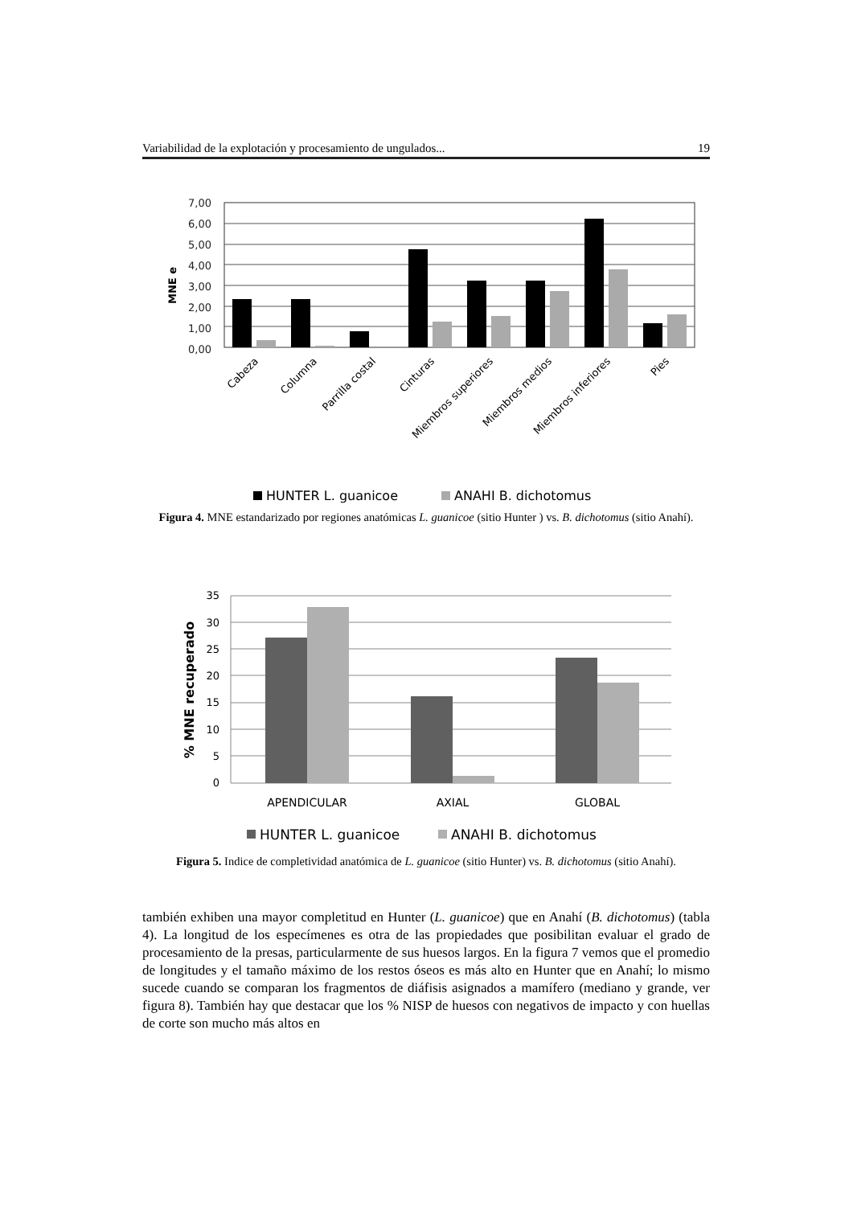Variabilidad de la explotación y procesamiento de ungulados... 19
7,00
6,00
5,00
4,00
3,00
2,00
1,00
0,00
MNE e
Cabeza
Columna
Parrilla costal
Cinturas
Miembros superiores
Miembros medios
Miembros inferiores
Pies
HUNTER L. guanicoe
ANAHI B. dichotomus
Figura 4. MNE estandarizado por regiones anatómicas L. guanicoe (sitio Hunter ) vs. B. dichotomus (sitio Anahí).
35
30
25
20
15
10
5
0
% MNE recuperado
APENDICULAR
AXIAL
GLOBAL
HUNTER L. guanicoe
ANAHI B. dichotomus
Figura 5. Indice de completividad anatómica de L. guanicoe (sitio Hunter) vs. B. dichotomus (sitio Anahí).
también exhiben una mayor completitud en Hunter (L. guanicoe) que en Anahí (B. dichotomus) (tabla 4). La longitud de los especímenes es otra de las propiedades que posibilitan evaluar el grado de procesamiento de la presas, particularmente de sus huesos largos. En la figura 7 vemos que el promedio de longitudes y el tamaño máximo de los restos óseos es más alto en Hunter que en Anahí; lo mismo sucede cuando se comparan los fragmentos de diáfisis asignados a mamífero (mediano y grande, ver figura 8). También hay que destacar que los % NISP de huesos con negativos de impacto y con huellas de corte son mucho más altos en